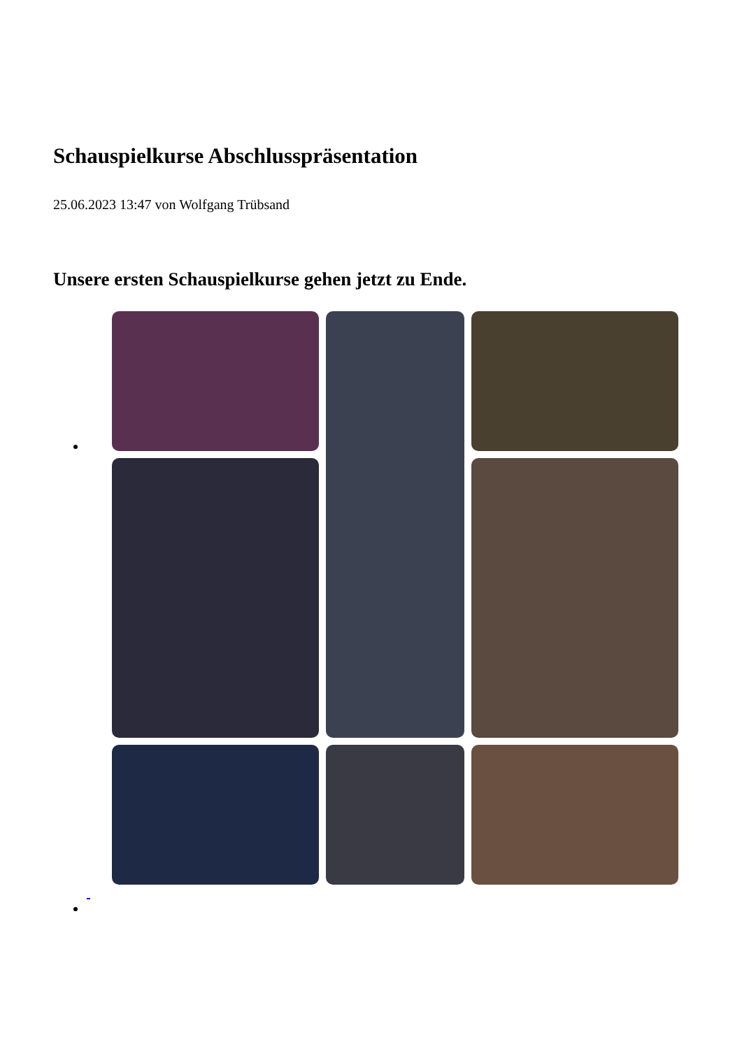Schauspielkurse Abschlusspräsentation
25.06.2023 13:47 von Wolfgang Trübsand
Unsere ersten Schauspielkurse gehen jetzt zu Ende.